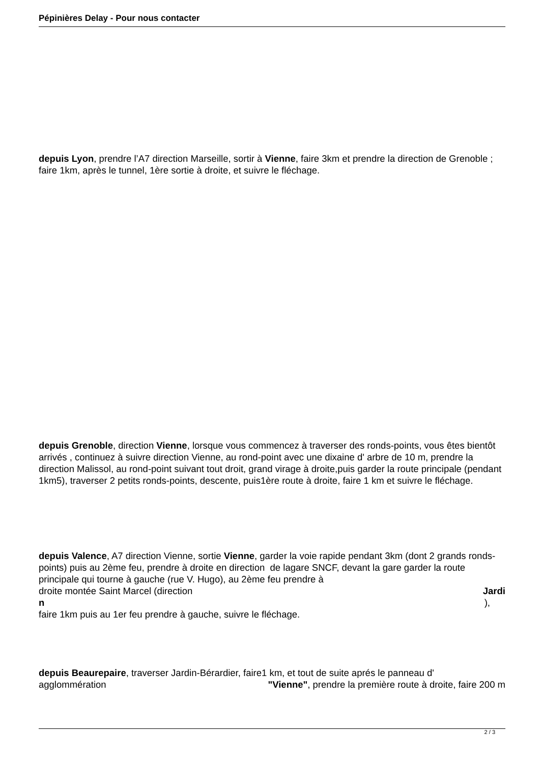Pépinières Delay - Pour nous contacter
depuis Lyon, prendre l’A7 direction Marseille, sortir à Vienne, faire 3km et prendre la direction de Grenoble ; faire 1km, après le tunnel, 1ère sortie à droite, et suivre le fléchage.
depuis Grenoble, direction Vienne, lorsque vous commencez à traverser des ronds-points, vous êtes bientôt arrivés , continuez à suivre direction Vienne, au rond-point avec une dixaine d' arbre de 10 m, prendre la direction Malissol, au rond-point suivant tout droit, grand virage à droite,puis garder la route principale (pendant 1km5), traverser 2 petits ronds-points, descente, puis1ère route à droite, faire 1 km et suivre le fléchage.
depuis Valence, A7 direction Vienne, sortie Vienne, garder la voie rapide pendant 3km (dont 2 grands ronds-points) puis au 2ème feu, prendre à droite en direction de lagare SNCF, devant la gare garder la route principale qui tourne à gauche (rue V. Hugo), au 2ème feu prendre à
droite montée Saint Marcel (direction Jardi
n ),
faire 1km puis au 1er feu prendre à gauche, suivre le fléchage.
depuis Beaurepaire, traverser Jardin-Bérardier, faire1 km, et tout de suite aprés le panneau d'
agglommération "Vienne", prendre la première route à droite, faire 200 m
2 / 3